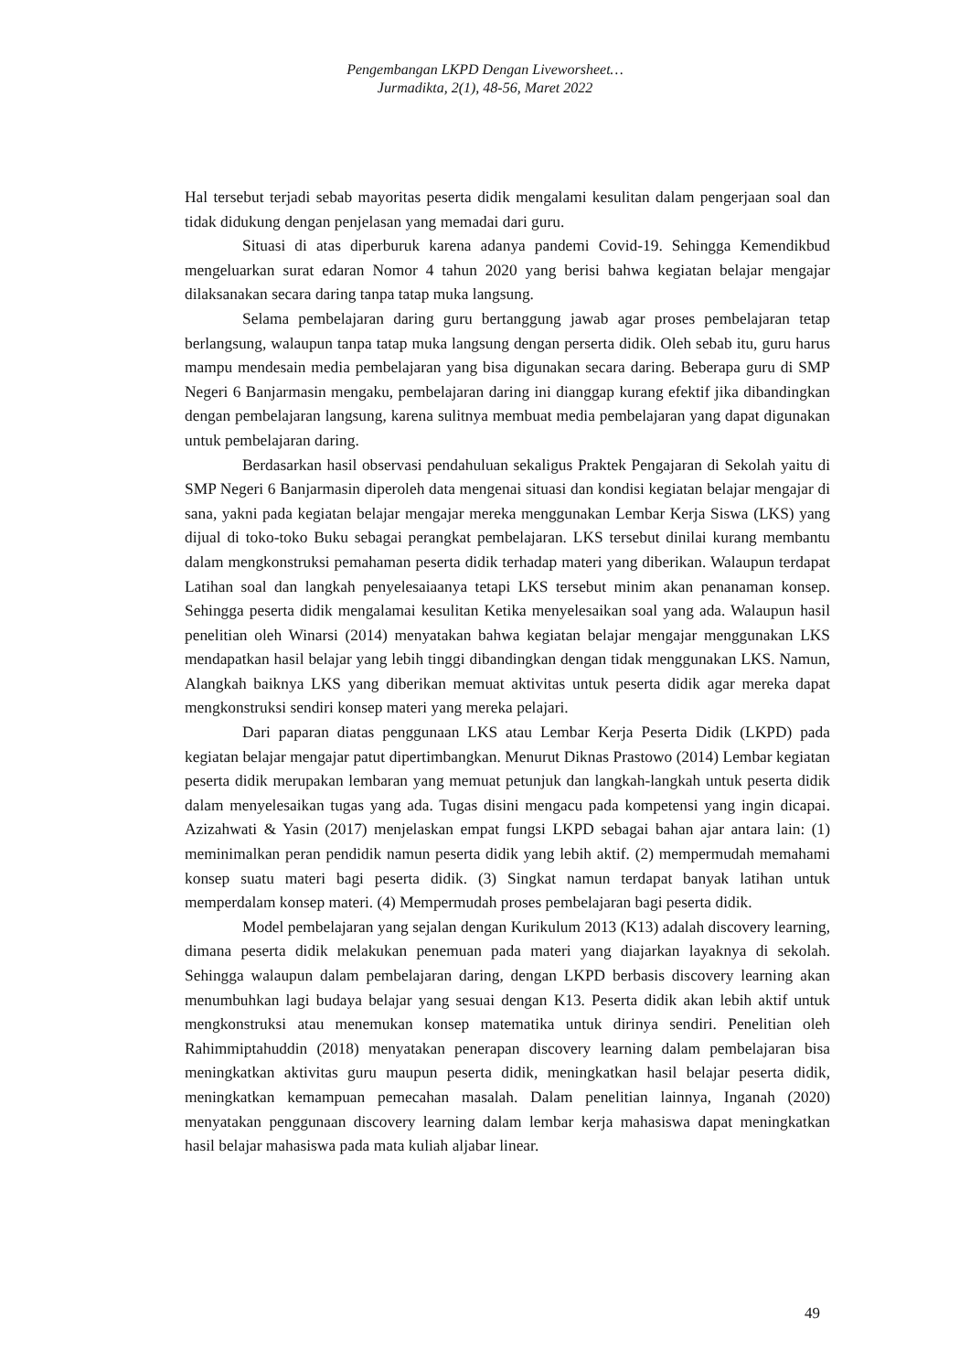Pengembangan LKPD Dengan Liveworsheet…
Jurmadikta, 2(1), 48-56, Maret 2022
Hal tersebut terjadi sebab mayoritas peserta didik mengalami kesulitan dalam pengerjaan soal dan tidak didukung dengan penjelasan yang memadai dari guru.
Situasi di atas diperburuk karena adanya pandemi Covid-19. Sehingga Kemendikbud mengeluarkan surat edaran Nomor 4 tahun 2020 yang berisi bahwa kegiatan belajar mengajar dilaksanakan secara daring tanpa tatap muka langsung.
Selama pembelajaran daring guru bertanggung jawab agar proses pembelajaran tetap berlangsung, walaupun tanpa tatap muka langsung dengan perserta didik. Oleh sebab itu, guru harus mampu mendesain media pembelajaran yang bisa digunakan secara daring. Beberapa guru di SMP Negeri 6 Banjarmasin mengaku, pembelajaran daring ini dianggap kurang efektif jika dibandingkan dengan pembelajaran langsung, karena sulitnya membuat media pembelajaran yang dapat digunakan untuk pembelajaran daring.
Berdasarkan hasil observasi pendahuluan sekaligus Praktek Pengajaran di Sekolah yaitu di SMP Negeri 6 Banjarmasin diperoleh data mengenai situasi dan kondisi kegiatan belajar mengajar di sana, yakni pada kegiatan belajar mengajar mereka menggunakan Lembar Kerja Siswa (LKS) yang dijual di toko-toko Buku sebagai perangkat pembelajaran. LKS tersebut dinilai kurang membantu dalam mengkonstruksi pemahaman peserta didik terhadap materi yang diberikan. Walaupun terdapat Latihan soal dan langkah penyelesaiaanya tetapi LKS tersebut minim akan penanaman konsep. Sehingga peserta didik mengalamai kesulitan Ketika menyelesaikan soal yang ada. Walaupun hasil penelitian oleh Winarsi (2014) menyatakan bahwa kegiatan belajar mengajar menggunakan LKS mendapatkan hasil belajar yang lebih tinggi dibandingkan dengan tidak menggunakan LKS. Namun, Alangkah baiknya LKS yang diberikan memuat aktivitas untuk peserta didik agar mereka dapat mengkonstruksi sendiri konsep materi yang mereka pelajari.
Dari paparan diatas penggunaan LKS atau Lembar Kerja Peserta Didik (LKPD) pada kegiatan belajar mengajar patut dipertimbangkan. Menurut Diknas Prastowo (2014) Lembar kegiatan peserta didik merupakan lembaran yang memuat petunjuk dan langkah-langkah untuk peserta didik dalam menyelesaikan tugas yang ada. Tugas disini mengacu pada kompetensi yang ingin dicapai. Azizahwati & Yasin (2017) menjelaskan empat fungsi LKPD sebagai bahan ajar antara lain: (1) meminimalkan peran pendidik namun peserta didik yang lebih aktif. (2) mempermudah memahami konsep suatu materi bagi peserta didik. (3) Singkat namun terdapat banyak latihan untuk memperdalam konsep materi. (4) Mempermudah proses pembelajaran bagi peserta didik.
Model pembelajaran yang sejalan dengan Kurikulum 2013 (K13) adalah discovery learning, dimana peserta didik melakukan penemuan pada materi yang diajarkan layaknya di sekolah. Sehingga walaupun dalam pembelajaran daring, dengan LKPD berbasis discovery learning akan menumbuhkan lagi budaya belajar yang sesuai dengan K13. Peserta didik akan lebih aktif untuk mengkonstruksi atau menemukan konsep matematika untuk dirinya sendiri. Penelitian oleh Rahimmiptahuddin (2018) menyatakan penerapan discovery learning dalam pembelajaran bisa meningkatkan aktivitas guru maupun peserta didik, meningkatkan hasil belajar peserta didik, meningkatkan kemampuan pemecahan masalah. Dalam penelitian lainnya, Inganah (2020) menyatakan penggunaan discovery learning dalam lembar kerja mahasiswa dapat meningkatkan hasil belajar mahasiswa pada mata kuliah aljabar linear.
49